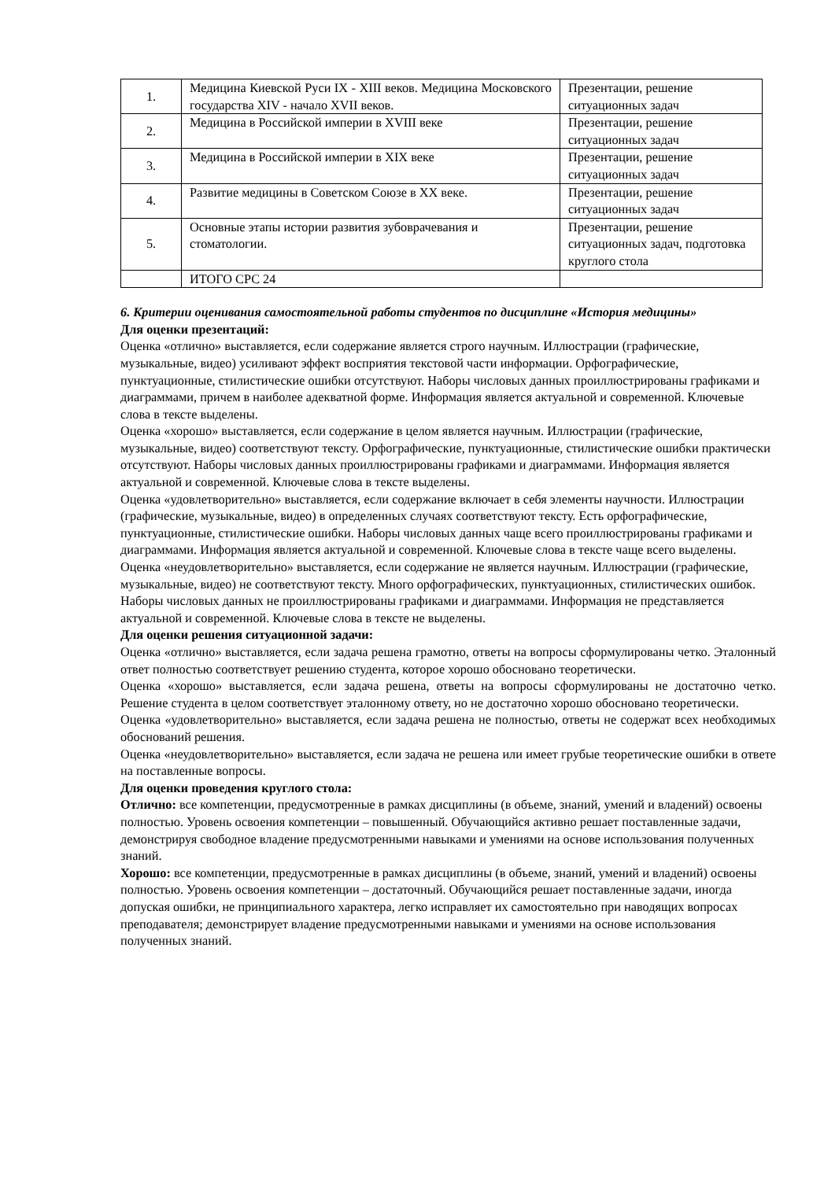| 1. | Медицина Киевской Руси IX - XIII веков. Медицина Московского государства XIV - начало XVII веков. | Презентации, решение ситуационных задач |
| 2. | Медицина в Российской империи в XVIII веке | Презентации, решение ситуационных задач |
| 3. | Медицина в Российской империи в XIX веке | Презентации, решение ситуационных задач |
| 4. | Развитие медицины в Советском Союзе в XX веке. | Презентации, решение ситуационных задач |
| 5. | Основные этапы истории развития зубоврачевания и стоматологии. | Презентации, решение ситуационных задач, подготовка круглого стола |
| | ИТОГО СРС 24 | |
6. Критерии оценивания самостоятельной работы студентов по дисциплине «История медицины»
Для оценки презентаций:
Оценка «отлично» выставляется, если содержание является строго научным. Иллюстрации (графические, музыкальные, видео) усиливают эффект восприятия текстовой части информации. Орфографические, пунктуационные, стилистические ошибки отсутствуют. Наборы числовых данных проиллюстрированы графиками и диаграммами, причем в наиболее адекватной форме. Информация является актуальной и современной. Ключевые слова в тексте выделены.
Оценка «хорошо» выставляется, если содержание в целом является научным. Иллюстрации (графические, музыкальные, видео) соответствуют тексту. Орфографические, пунктуационные, стилистические ошибки практически отсутствуют. Наборы числовых данных проиллюстрированы графиками и диаграммами. Информация является актуальной и современной. Ключевые слова в тексте выделены.
Оценка «удовлетворительно» выставляется, если содержание включает в себя элементы научности. Иллюстрации (графические, музыкальные, видео) в определенных случаях соответствуют тексту. Есть орфографические, пунктуационные, стилистические ошибки. Наборы числовых данных чаще всего проиллюстрированы графиками и диаграммами. Информация является актуальной и современной. Ключевые слова в тексте чаще всего выделены.
Оценка «неудовлетворительно» выставляется, если содержание не является научным. Иллюстрации (графические, музыкальные, видео) не соответствуют тексту. Много орфографических, пунктуационных, стилистических ошибок. Наборы числовых данных не проиллюстрированы графиками и диаграммами. Информация не представляется актуальной и современной. Ключевые слова в тексте не выделены.
Для оценки решения ситуационной задачи:
Оценка «отлично» выставляется, если задача решена грамотно, ответы на вопросы сформулированы четко. Эталонный ответ полностью соответствует решению студента, которое хорошо обосновано теоретически.
Оценка «хорошо» выставляется, если задача решена, ответы на вопросы сформулированы не достаточно четко. Решение студента в целом соответствует эталонному ответу, но не достаточно хорошо обосновано теоретически.
Оценка «удовлетворительно» выставляется, если задача решена не полностью, ответы не содержат всех необходимых обоснований решения.
Оценка «неудовлетворительно» выставляется, если задача не решена или имеет грубые теоретические ошибки в ответе на поставленные вопросы.
Для оценки проведения круглого стола:
Отлично: все компетенции, предусмотренные в рамках дисциплины (в объеме, знаний, умений и владений) освоены полностью. Уровень освоения компетенции – повышенный. Обучающийся активно решает поставленные задачи, демонстрируя свободное владение предусмотренными навыками и умениями на основе использования полученных знаний.
Хорошо: все компетенции, предусмотренные в рамках дисциплины (в объеме, знаний, умений и владений) освоены полностью. Уровень освоения компетенции – достаточный. Обучающийся решает поставленные задачи, иногда допуская ошибки, не принципиального характера, легко исправляет их самостоятельно при наводящих вопросах преподавателя; демонстрирует владение предусмотренными навыками и умениями на основе использования полученных знаний.